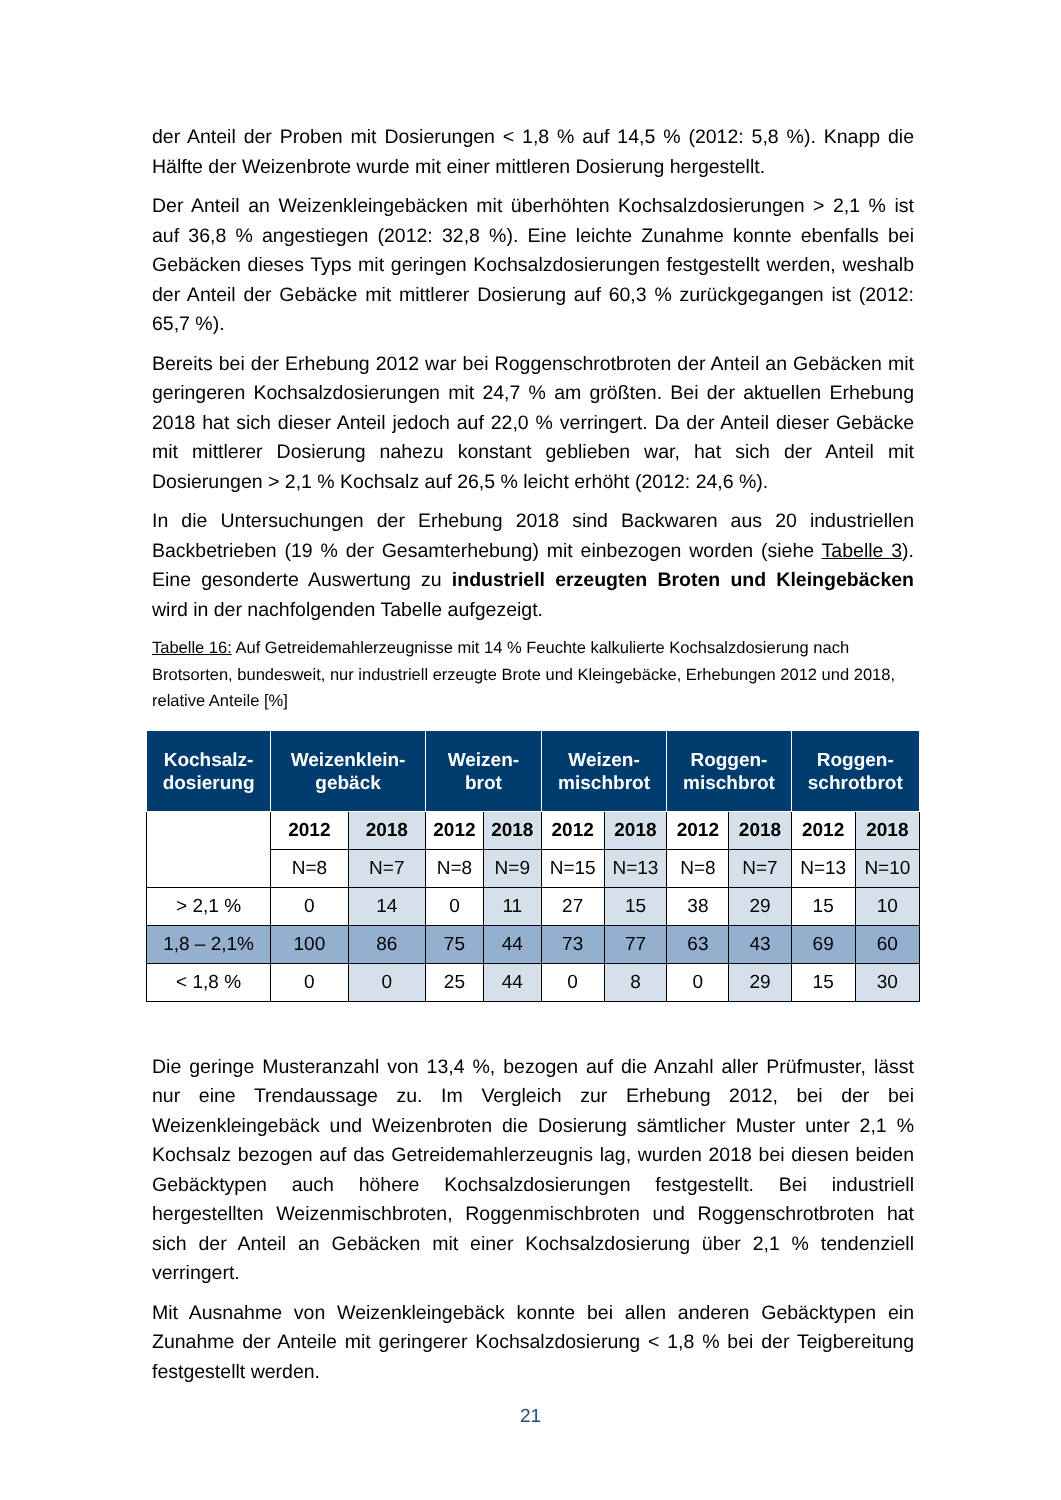der Anteil der Proben mit Dosierungen < 1,8 % auf 14,5 % (2012: 5,8 %). Knapp die Hälfte der Weizenbrote wurde mit einer mittleren Dosierung hergestellt.
Der Anteil an Weizenkleingebäcken mit überhöhten Kochsalzdosierungen > 2,1 % ist auf 36,8 % angestiegen (2012: 32,8 %). Eine leichte Zunahme konnte ebenfalls bei Gebäcken dieses Typs mit geringen Kochsalzdosierungen festgestellt werden, weshalb der Anteil der Gebäcke mit mittlerer Dosierung auf 60,3 % zurückgegangen ist (2012: 65,7 %).
Bereits bei der Erhebung 2012 war bei Roggenschrotbroten der Anteil an Gebäcken mit geringeren Kochsalzdosierungen mit 24,7 % am größten. Bei der aktuellen Erhebung 2018 hat sich dieser Anteil jedoch auf 22,0 % verringert. Da der Anteil dieser Gebäcke mit mittlerer Dosierung nahezu konstant geblieben war, hat sich der Anteil mit Dosierungen > 2,1 % Kochsalz auf 26,5 % leicht erhöht (2012: 24,6 %).
In die Untersuchungen der Erhebung 2018 sind Backwaren aus 20 industriellen Backbetrieben (19 % der Gesamterhebung) mit einbezogen worden (siehe Tabelle 3). Eine gesonderte Auswertung zu industriell erzeugten Broten und Kleingebäcken wird in der nachfolgenden Tabelle aufgezeigt.
Tabelle 16: Auf Getreidemahlerzeugnisse mit 14 % Feuchte kalkulierte Kochsalzdosierung nach Brotsorten, bundesweit, nur industriell erzeugte Brote und Kleingebäcke, Erhebungen 2012 und 2018, relative Anteile [%]
| Kochsalz- dosierung | Weizenklein- gebäck | | Weizen- brot | | Weizen- mischbrot | | Roggen- mischbrot | | Roggen- schrotbrot | |
| --- | --- | --- | --- | --- | --- | --- | --- | --- | --- | --- |
| | 2012 | 2018 | 2012 | 2018 | 2012 | 2018 | 2012 | 2018 | 2012 | 2018 |
| | N=8 | N=7 | N=8 | N=9 | N=15 | N=13 | N=8 | N=7 | N=13 | N=10 |
| > 2,1 % | 0 | 14 | 0 | 11 | 27 | 15 | 38 | 29 | 15 | 10 |
| 1,8 – 2,1% | 100 | 86 | 75 | 44 | 73 | 77 | 63 | 43 | 69 | 60 |
| < 1,8 % | 0 | 0 | 25 | 44 | 0 | 8 | 0 | 29 | 15 | 30 |
Die geringe Musteranzahl von 13,4 %, bezogen auf die Anzahl aller Prüfmuster, lässt nur eine Trendaussage zu. Im Vergleich zur Erhebung 2012, bei der bei Weizenkleingebäck und Weizenbroten die Dosierung sämtlicher Muster unter 2,1 % Kochsalz bezogen auf das Getreidemahlerzeugnis lag, wurden 2018 bei diesen beiden Gebäcktypen auch höhere Kochsalzdosierungen festgestellt. Bei industriell hergestellten Weizenmischbroten, Roggenmischbroten und Roggenschrotbroten hat sich der Anteil an Gebäcken mit einer Kochsalzdosierung über 2,1 % tendenziell verringert.
Mit Ausnahme von Weizenkleingebäck konnte bei allen anderen Gebäcktypen ein Zunahme der Anteile mit geringerer Kochsalzdosierung < 1,8 % bei der Teigbereitung festgestellt werden.
21